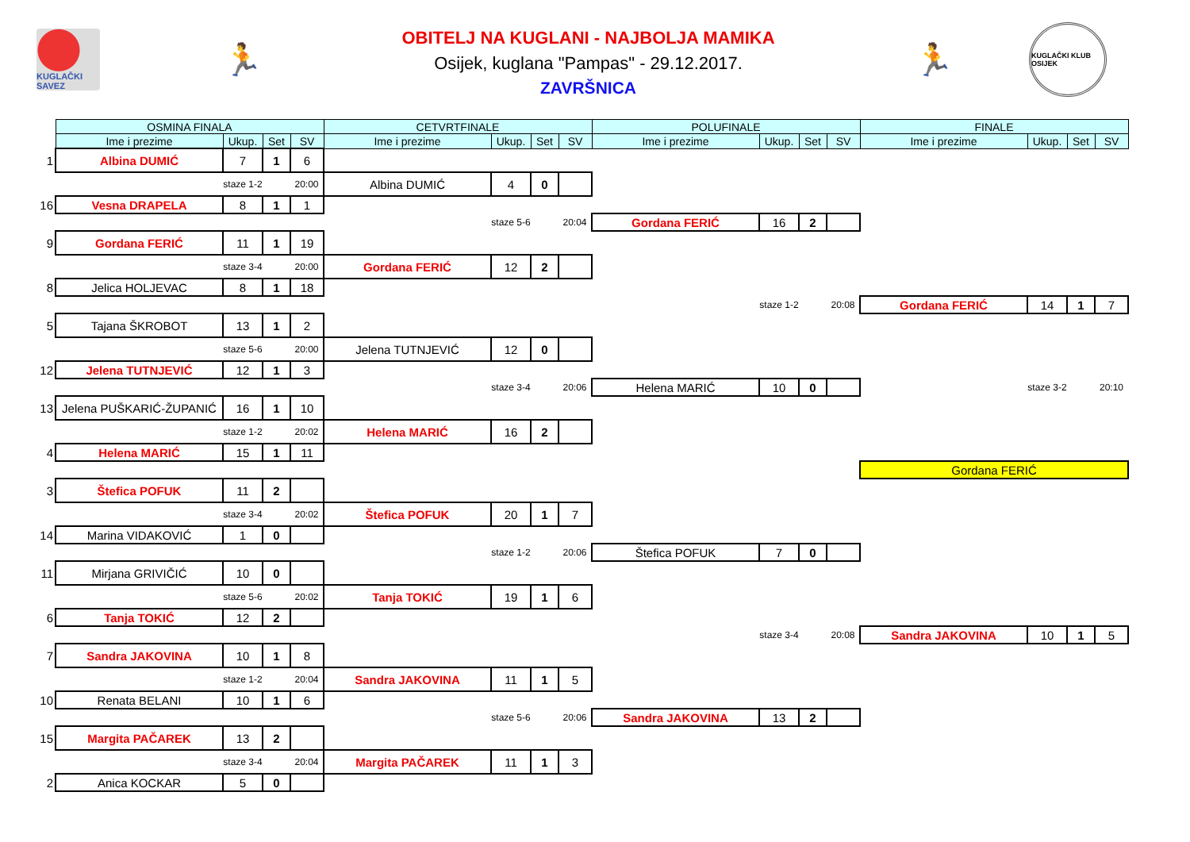KUGLAČKI SAVEZ
🏃
OBITELJ NA KUGLANI - NAJBOLJA MAMIKA
Osijek, kuglana "Pampas" - 29.12.2017.
ZAVRŠNICA
🏃
KUGLAČKI KLUB OSIJEK
| | OSMINA FINALA | | | | CETVRTFINALE | | | | POLUFINALE | | | | FINALE | | | |
| --- | --- | --- | --- | --- | --- | --- | --- | --- | --- | --- | --- | --- | --- | --- | --- | --- |
| | Ime i prezime | Ukup. | Set | SV | Ime i prezime | Ukup. | Set | SV | Ime i prezime | Ukup. | Set | SV | Ime i prezime | Ukup. | Set | SV |
| 1 | Albina DUMIĆ | 7 | 1 | 6 | | | | | | | | | | | | |
| | | staze 1-2 | | 20:00 | Albina DUMIĆ | 4 | 0 | | | | | | | | | |
| 16 | Vesna DRAPELA | 8 | 1 | 1 | | | | | | | | | | | | |
| | | | | | | staze 5-6 | | 20:04 | Gordana FERIĆ | 16 | 2 | | | | | |
| 9 | Gordana FERIĆ | 11 | 1 | 19 | | | | | | | | | | | | |
| | | staze 3-4 | | 20:00 | Gordana FERIĆ | 12 | 2 | | | | | | | | | |
| 8 | Jelica HOLJEVAC | 8 | 1 | 18 | | | | | | | | | | | | |
| | | | | | | | | | | staze 1-2 | | 20:08 | Gordana FERIĆ | 14 | 1 | 7 |
| 5 | Tajana ŠKROBOT | 13 | 1 | 2 | | | | | | | | | | | | |
| | | staze 5-6 | | 20:00 | Jelena TUTNJEVIĆ | 12 | 0 | | | | | | | | | |
| 12 | Jelena TUTNJEVIĆ | 12 | 1 | 3 | | | | | | | | | | | | |
| | | | | | | staze 3-4 | | 20:06 | Helena MARIĆ | 10 | 0 | | | staze 3-2 | | 20:10 |
| 13 | Jelena PUŠKARIĆ-ŽUPANIĆ | 16 | 1 | 10 | | | | | | | | | | | | |
| | | staze 1-2 | | 20:02 | Helena MARIĆ | 16 | 2 | | | | | | | | | |
| 4 | Helena MARIĆ | 15 | 1 | 11 | | | | | | | | | | | | |
| | | | | | | | | | | | | | Gordana FERIĆ | | | |
| 3 | Štefica POFUK | 11 | 2 | | | | | | | | | | | | | |
| | | staze 3-4 | | 20:02 | Štefica POFUK | 20 | 1 | 7 | | | | | | | | |
| 14 | Marina VIDAKOVIĆ | 1 | 0 | | | | | | | | | | | | | |
| | | | | | | staze 1-2 | | 20:06 | Štefica POFUK | 7 | 0 | | | | | |
| 11 | Mirjana GRIVIČIĆ | 10 | 0 | | | | | | | | | | | | | |
| | | staze 5-6 | | 20:02 | Tanja TOKIĆ | 19 | 1 | 6 | | | | | | | | |
| 6 | Tanja TOKIĆ | 12 | 2 | | | | | | | | | | | | | |
| | | | | | | | | | | staze 3-4 | | 20:08 | Sandra JAKOVINA | 10 | 1 | 5 |
| 7 | Sandra JAKOVINA | 10 | 1 | 8 | | | | | | | | | | | | |
| | | staze 1-2 | | 20:04 | Sandra JAKOVINA | 11 | 1 | 5 | | | | | | | | |
| 10 | Renata BELANI | 10 | 1 | 6 | | | | | | | | | | | | |
| | | | | | | staze 5-6 | | 20:06 | Sandra JAKOVINA | 13 | 2 | | | | | |
| 15 | Margita PAČAREK | 13 | 2 | | | | | | | | | | | | | |
| | | staze 3-4 | | 20:04 | Margita PAČAREK | 11 | 1 | 3 | | | | | | | | |
| 2 | Anica KOCKAR | 5 | 0 | | | | | | | | | | | | | |